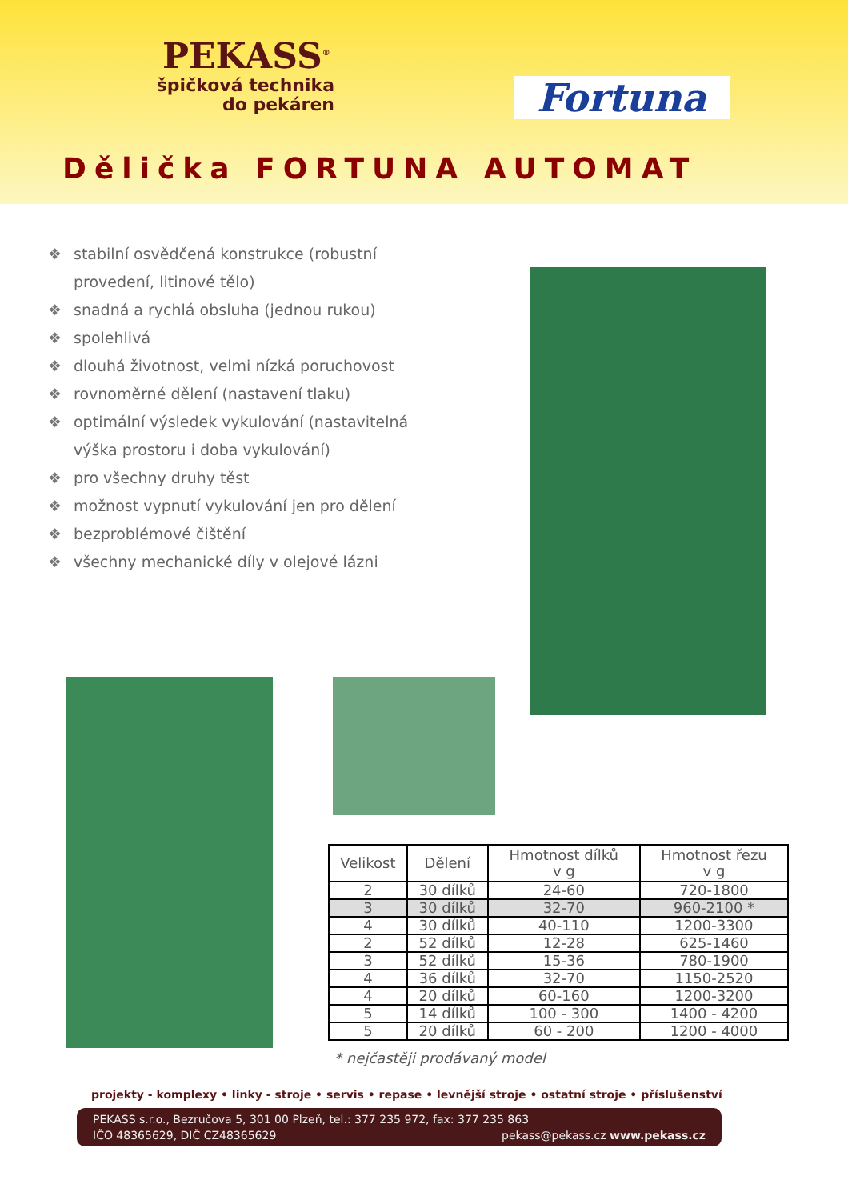PEKASS<sup>®</sup>
špičková technika
do pekáren
Fortuna
Dělička FORTUNA AUTOMAT
❖ stabilní osvědčená konstrukce (robustní provedení, litinové tělo)
❖ snadná a rychlá obsluha (jednou rukou)
❖ spolehlivá
❖ dlouhá životnost, velmi nízká poruchovost
❖ rovnoměrné dělení (nastavení tlaku)
❖ optimální výsledek vykulování (nastavitelná výška prostoru i doba vykulování)
❖ pro všechny druhy těst
❖ možnost vypnutí vykulování jen pro dělení
❖ bezproblémové čištění
❖ všechny mechanické díly v olejové lázni
| Velikost | Dělení | Hmotnost dílků v g | Hmotnost řezu v g |
| --- | --- | --- | --- |
| 2 | 30 dílků | 24-60 | 720-1800 |
| 3 | 30 dílků | 32-70 | 960-2100 * |
| 4 | 30 dílků | 40-110 | 1200-3300 |
| 2 | 52 dílků | 12-28 | 625-1460 |
| 3 | 52 dílků | 15-36 | 780-1900 |
| 4 | 36 dílků | 32-70 | 1150-2520 |
| 4 | 20 dílků | 60-160 | 1200-3200 |
| 5 | 14 dílků | 100 - 300 | 1400 - 4200 |
| 5 | 20 dílků | 60 - 200 | 1200 - 4000 |
* nejčastěji prodávaný model
projekty - komplexy • linky - stroje • servis • repase • levnější stroje • ostatní stroje • příslušenství
PEKASS s.r.o., Bezručova 5, 301 00 Plzeň, tel.: 377 235 972, fax: 377 235 863
IČO 48365629, DIČ CZ48365629 pekass@pekass.cz www.pekass.cz